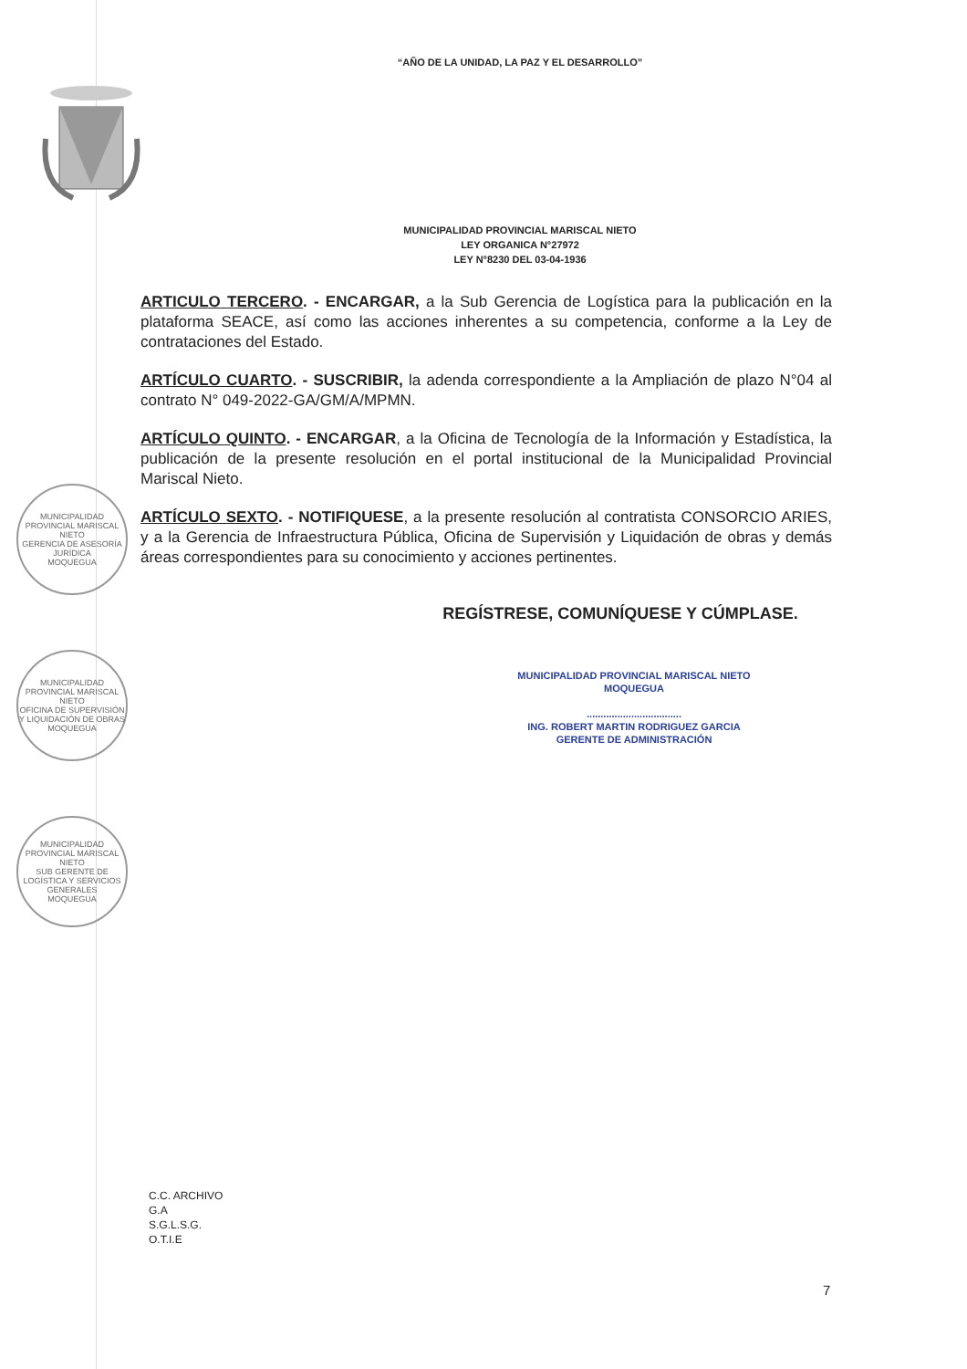“AÑO DE LA UNIDAD, LA PAZ Y EL DESARROLLO”
MUNICIPALIDAD PROVINCIAL MARISCAL NIETO
LEY ORGANICA N°27972
LEY N°8230 DEL 03-04-1936
ARTICULO TERCERO. - ENCARGAR, a la Sub Gerencia de Logística para la publicación en la plataforma SEACE, así como las acciones inherentes a su competencia, conforme a la Ley de contrataciones del Estado.
ARTÍCULO CUARTO. - SUSCRIBIR, la adenda correspondiente a la Ampliación de plazo N°04 al contrato N° 049-2022-GA/GM/A/MPMN.
ARTÍCULO QUINTO. - ENCARGAR, a la Oficina de Tecnología de la Información y Estadística, la publicación de la presente resolución en el portal institucional de la Municipalidad Provincial Mariscal Nieto.
ARTÍCULO SEXTO. - NOTIFIQUESE, a la presente resolución al contratista CONSORCIO ARIES, y a la Gerencia de Infraestructura Pública, Oficina de Supervisión y Liquidación de obras y demás áreas correspondientes para su conocimiento y acciones pertinentes.
REGÍSTRESE, COMUNÍQUESE Y CÚMPLASE.
MUNICIPALIDAD PROVINCIAL MARISCAL NIETO
MOQUEGUA
..................................
ING. ROBERT MARTIN RODRIGUEZ GARCIA
GERENTE DE ADMINISTRACIÓN
MUNICIPALIDAD PROVINCIAL MARISCAL NIETO
GERENCIA DE ASESORÍA JURÍDICA
MOQUEGUA
MUNICIPALIDAD PROVINCIAL MARISCAL NIETO
OFICINA DE SUPERVISIÓN Y LIQUIDACIÓN DE OBRAS
MOQUEGUA
MUNICIPALIDAD PROVINCIAL MARISCAL NIETO
SUB GERENTE DE LOGÍSTICA Y SERVICIOS GENERALES
MOQUEGUA
C.C. ARCHIVO
G.A
S.G.L.S.G.
O.T.I.E
7